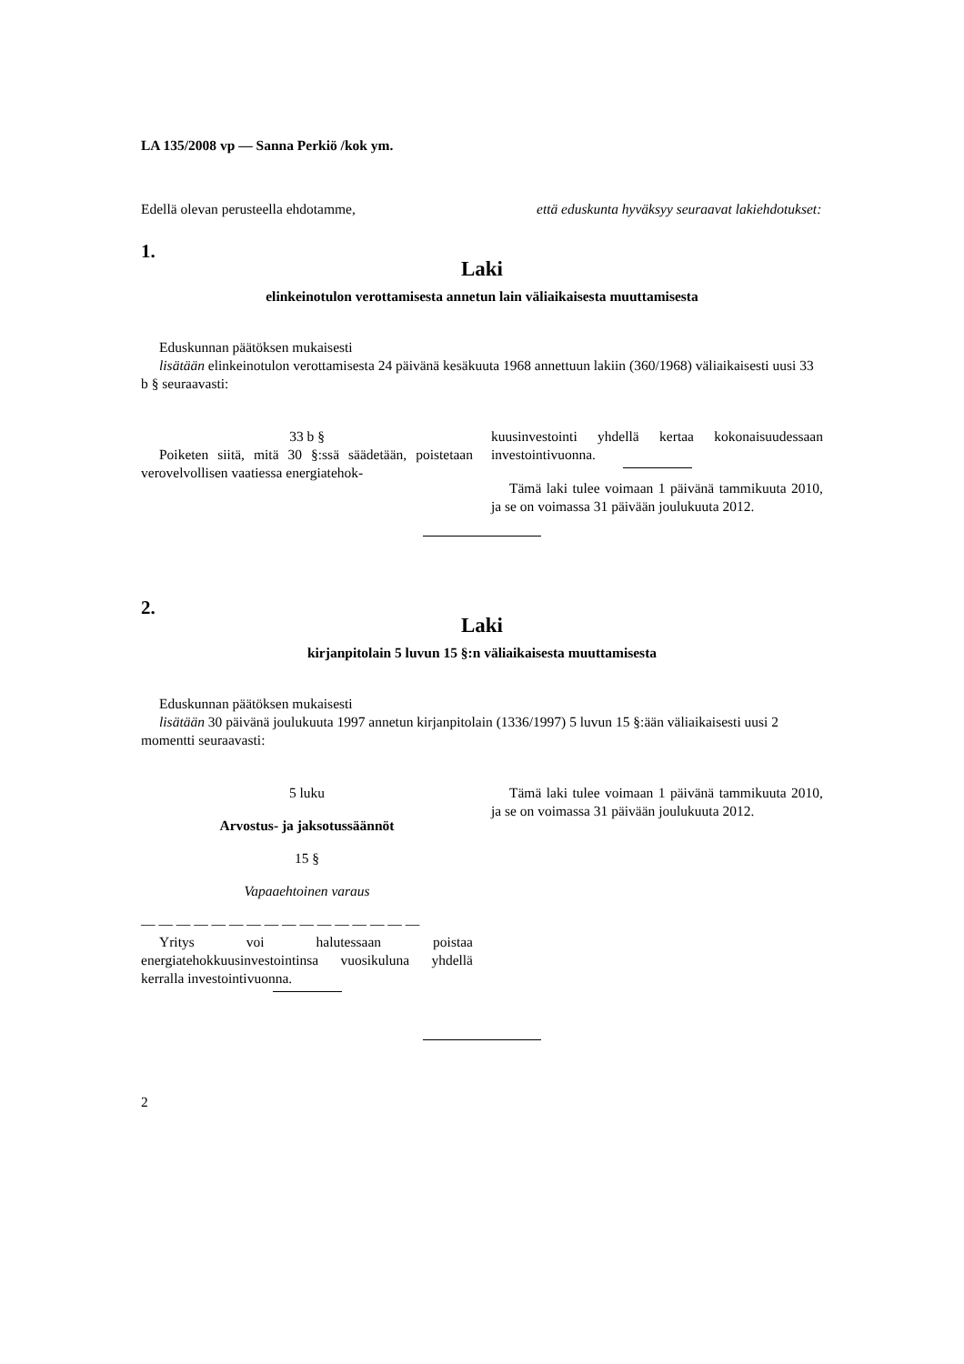LA 135/2008 vp — Sanna Perkiö /kok ym.
Edellä olevan perusteella ehdotamme, että eduskunta hyväksyy seuraavat lakiehdotukset:
1.
Laki
elinkeinotulon verottamisesta annetun lain väliaikaisesta muuttamisesta
Eduskunnan päätöksen mukaisesti
lisätään elinkeinotulon verottamisesta 24 päivänä kesäkuuta 1968 annettuun lakiin (360/1968) väliaikaisesti uusi 33 b § seuraavasti:
33 b §
Poiketen siitä, mitä 30 §:ssä säädetään, poistetaan verovelvollisen vaatiessa energiatehok-
kuusinvestointi yhdellä kertaa kokonaisuudessaan investointivuonna.
Tämä laki tulee voimaan 1 päivänä tammikuuta 2010, ja se on voimassa 31 päivään joulukuuta 2012.
2.
Laki
kirjanpitolain 5 luvun 15 §:n väliaikaisesta muuttamisesta
Eduskunnan päätöksen mukaisesti
lisätään 30 päivänä joulukuuta 1997 annetun kirjanpitolain (1336/1997) 5 luvun 15 §:ään väliaikaisesti uusi 2 momentti seuraavasti:
5 luku
Arvostus- ja jaksotussäännöt
15 §
Vapaaehtoinen varaus
— — — — — — — — — — — — — — — —
Yritys voi halutessaan poistaa energiatehokkuusinvestointinsa vuosikuluna yhdellä kerralla investointivuonna.
Tämä laki tulee voimaan 1 päivänä tammikuuta 2010, ja se on voimassa 31 päivään joulukuuta 2012.
2